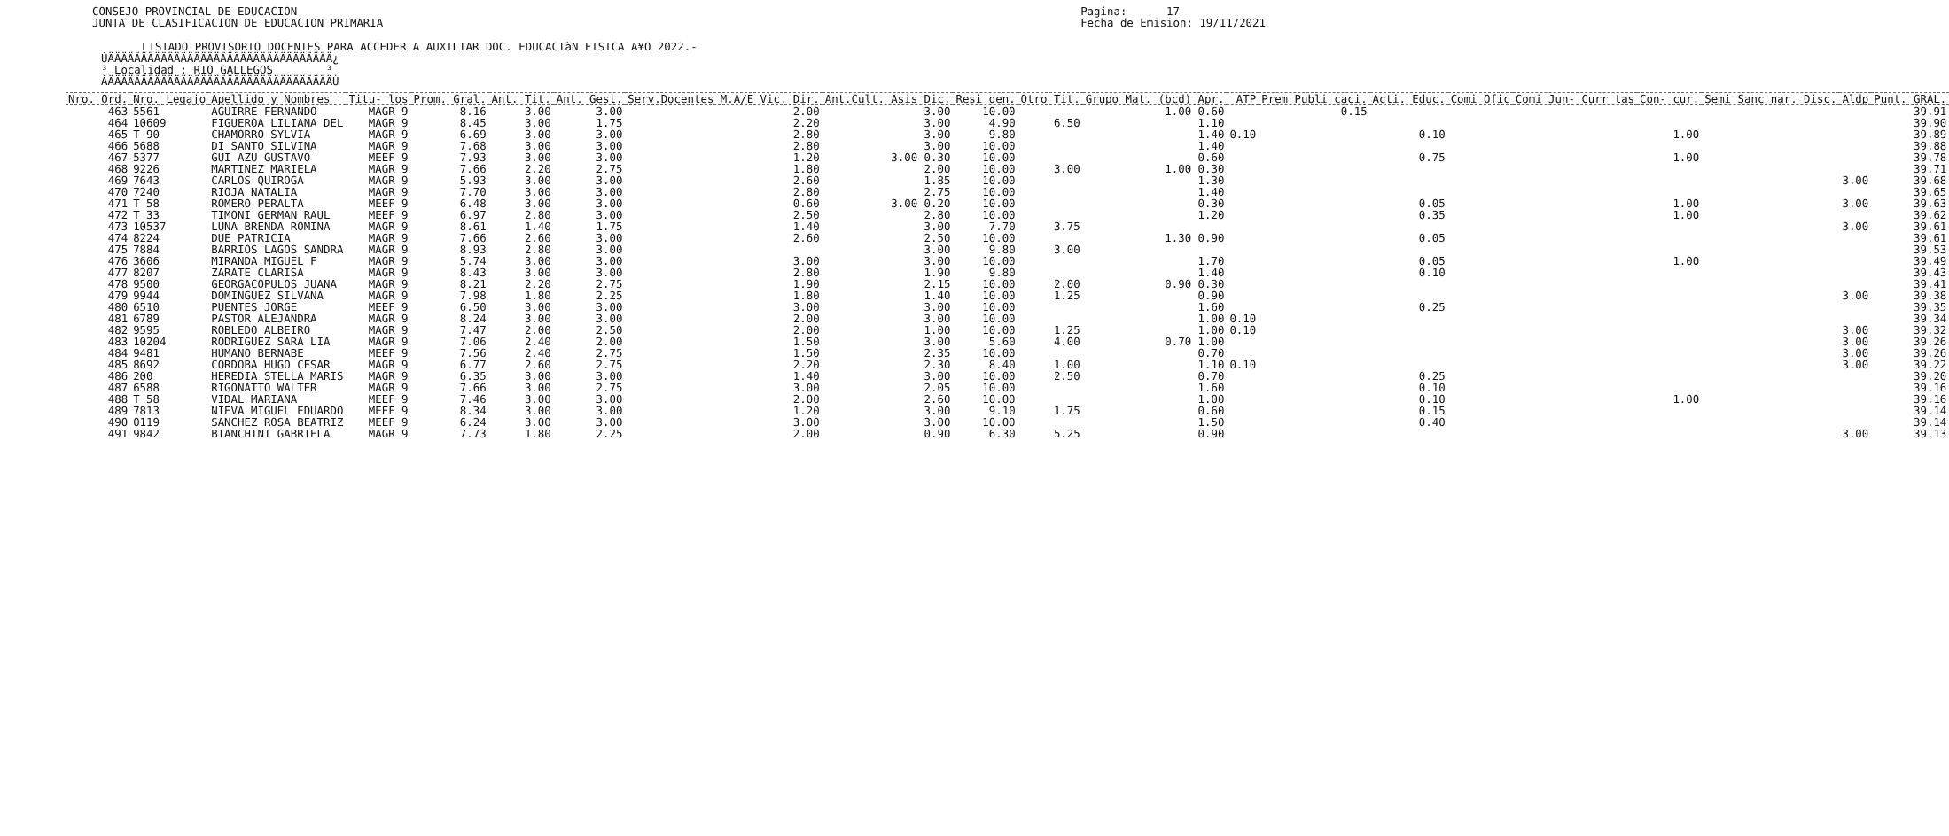CONSEJO PROVINCIAL DE EDUCACION
JUNTA DE CLASIFICACION DE EDUCACION PRIMARIA
Pagina:      17
Fecha de Emision: 19/11/2021
LISTADO PROVISORIO DOCENTES PARA ACCEDER A AUXILIAR DOC. EDUCACIàN FISICA A¥O 2022.-
ÚÄÄÄÄÄÄÄÄÄÄÄÄÄÄÄÄÄÄÄÄÄÄÄÄÄÄÄÄÄÄÄÄÄÄ¿
³ Localidad : RIO GALLEGOS        ³
ÀÄÄÄÄÄÄÄÄÄÄÄÄÄÄÄÄÄÄÄÄÄÄÄÄÄÄÄÄÄÄÄÄÄÄÙ
| Nro. Ord. | Nro. Legajo | Apellido y Nombres | Titu- los | Prom. Gral. | Ant. Tit. | Ant. Gest. | Serv.Docentes M.A/E Vic. Dir. | Ant.Cult. Asis Dic. | Resi den. | Otro Tit. | Grupo Mat. (bcd) Apr. | ATP | Prem Publi caci. | Acti. Educ. | Comi Ofic | Comi Jun- Curr tas | Con- cur. | Semi Sanc nar. Disc. | Aldp | Punt. GRAL. |
| --- | --- | --- | --- | --- | --- | --- | --- | --- | --- | --- | --- | --- | --- | --- | --- | --- | --- | --- | --- | --- |
| 463 | 5561 | AGUIRRE FERNANDO | MAGR 9 | 8.16 | 3.00 | 3.00 | 2.00 | 3.00 | 10.00 | | 1.00 0.60 | | 0.15 | | | | | | | 39.91 |
| 464 | 10609 | FIGUEROA LILIANA DEL | MAGR 9 | 8.45 | 3.00 | 1.75 | 2.20 | 3.00 | 4.90 | 6.50 | 1.10 | | | | | | | | | 39.90 |
| 465 | T 90 | CHAMORRO SYLVIA | MAGR 9 | 6.69 | 3.00 | 3.00 | 2.80 | 3.00 | 9.80 | | 1.40 | 0.10 | | 0.10 | | | 1.00 | | | 39.89 |
| 466 | 5688 | DI SANTO SILVINA | MAGR 9 | 7.68 | 3.00 | 3.00 | 2.80 | 3.00 | 10.00 | | 1.40 | | | | | | | | | 39.88 |
| 467 | 5377 | GUI AZU GUSTAVO | MEEF 9 | 7.93 | 3.00 | 3.00 | 1.20 | 3.00 0.30 | 10.00 | | 0.60 | | | 0.75 | | | 1.00 | | | 39.78 |
| 468 | 9226 | MARTINEZ MARIELA | MAGR 9 | 7.66 | 2.20 | 2.75 | 1.80 | 2.00 | 10.00 | 3.00 | 1.00 0.30 | | | | | | | | | 39.71 |
| 469 | 7643 | CARLOS QUIROGA | MAGR 9 | 5.93 | 3.00 | 3.00 | 2.60 | 1.85 | 10.00 | | 1.30 | | | | | | | | 3.00 | 39.68 |
| 470 | 7240 | RIOJA NATALIA | MAGR 9 | 7.70 | 3.00 | 3.00 | 2.80 | 2.75 | 10.00 | | 1.40 | | | | | | | | | 39.65 |
| 471 | T 58 | ROMERO PERALTA | MEEF 9 | 6.48 | 3.00 | 3.00 | 0.60 | 3.00 0.20 | 10.00 | | 0.30 | | | 0.05 | | | 1.00 | | 3.00 | 39.63 |
| 472 | T 33 | TIMONI GERMAN RAUL | MEEF 9 | 6.97 | 2.80 | 3.00 | 2.50 | 2.80 | 10.00 | | 1.20 | | | 0.35 | | | 1.00 | | | 39.62 |
| 473 | 10537 | LUNA BRENDA ROMINA | MAGR 9 | 8.61 | 1.40 | 1.75 | 1.40 | 3.00 | 7.70 | 3.75 | | | | | | | | | 3.00 | 39.61 |
| 474 | 8224 | DUE PATRICIA | MAGR 9 | 7.66 | 2.60 | 3.00 | 2.60 | 2.50 | 10.00 | | 1.30 0.90 | | | 0.05 | | | | | | 39.61 |
| 475 | 7884 | BARRIOS LAGOS SANDRA | MAGR 9 | 8.93 | 2.80 | 3.00 | | 3.00 | 9.80 | 3.00 | | | | | | | | | | 39.53 |
| 476 | 3606 | MIRANDA MIGUEL F | MAGR 9 | 5.74 | 3.00 | 3.00 | 3.00 | 3.00 | 10.00 | | 1.70 | | | 0.05 | | | 1.00 | | | 39.49 |
| 477 | 8207 | ZARATE CLARISA | MAGR 9 | 8.43 | 3.00 | 3.00 | 2.80 | 1.90 | 9.80 | | 1.40 | | | 0.10 | | | | | | 39.43 |
| 478 | 9500 | GEORGACOPULOS JUANA | MAGR 9 | 8.21 | 2.20 | 2.75 | 1.90 | 2.15 | 10.00 | 2.00 | 0.90 0.30 | | | | | | | | | 39.41 |
| 479 | 9944 | DOMINGUEZ SILVANA | MAGR 9 | 7.98 | 1.80 | 2.25 | 1.80 | 1.40 | 10.00 | 1.25 | 0.90 | | | | | | | | 3.00 | 39.38 |
| 480 | 6510 | PUENTES JORGE | MEEF 9 | 6.50 | 3.00 | 3.00 | 3.00 | 3.00 | 10.00 | | 1.60 | | | 0.25 | | | | | | 39.35 |
| 481 | 6789 | PASTOR ALEJANDRA | MAGR 9 | 8.24 | 3.00 | 3.00 | 2.00 | 3.00 | 10.00 | | 1.00 | 0.10 | | | | | | | | 39.34 |
| 482 | 9595 | ROBLEDO ALBEIRO | MAGR 9 | 7.47 | 2.00 | 2.50 | 2.00 | 1.00 | 10.00 | 1.25 | 1.00 | 0.10 | | | | | | | 3.00 | 39.32 |
| 483 | 10204 | RODRIGUEZ SARA LIA | MAGR 9 | 7.06 | 2.40 | 2.00 | 1.50 | 3.00 | 5.60 | 4.00 | 0.70 1.00 | | | | | | | | 3.00 | 39.26 |
| 484 | 9481 | HUMANO BERNABE | MEEF 9 | 7.56 | 2.40 | 2.75 | 1.50 | 2.35 | 10.00 | | 0.70 | | | | | | | | 3.00 | 39.26 |
| 485 | 8692 | CORDOBA HUGO CESAR | MAGR 9 | 6.77 | 2.60 | 2.75 | 2.20 | 2.30 | 8.40 | 1.00 | 1.10 | 0.10 | | | | | | | 3.00 | 39.22 |
| 486 | 200 | HEREDIA STELLA MARIS | MAGR 9 | 6.35 | 3.00 | 3.00 | 1.40 | 3.00 | 10.00 | 2.50 | 0.70 | | | 0.25 | | | | | | 39.20 |
| 487 | 6588 | RIGONATTO WALTER | MAGR 9 | 7.66 | 3.00 | 2.75 | 3.00 | 2.05 | 10.00 | | 1.60 | | | 0.10 | | | | | | 39.16 |
| 488 | T 58 | VIDAL MARIANA | MEEF 9 | 7.46 | 3.00 | 3.00 | 2.00 | 2.60 | 10.00 | | 1.00 | | | 0.10 | | | 1.00 | | | 39.16 |
| 489 | 7813 | NIEVA MIGUEL EDUARDO | MEEF 9 | 8.34 | 3.00 | 3.00 | 1.20 | 3.00 | 9.10 | 1.75 | 0.60 | | | 0.15 | | | | | | 39.14 |
| 490 | 0119 | SANCHEZ ROSA BEATRIZ | MEEF 9 | 6.24 | 3.00 | 3.00 | 3.00 | 3.00 | 10.00 | | 1.50 | | | 0.40 | | | | | | 39.14 |
| 491 | 9842 | BIANCHINI GABRIELA | MAGR 9 | 7.73 | 1.80 | 2.25 | 2.00 | 0.90 | 6.30 | 5.25 | 0.90 | | | | | | | | 3.00 | 39.13 |